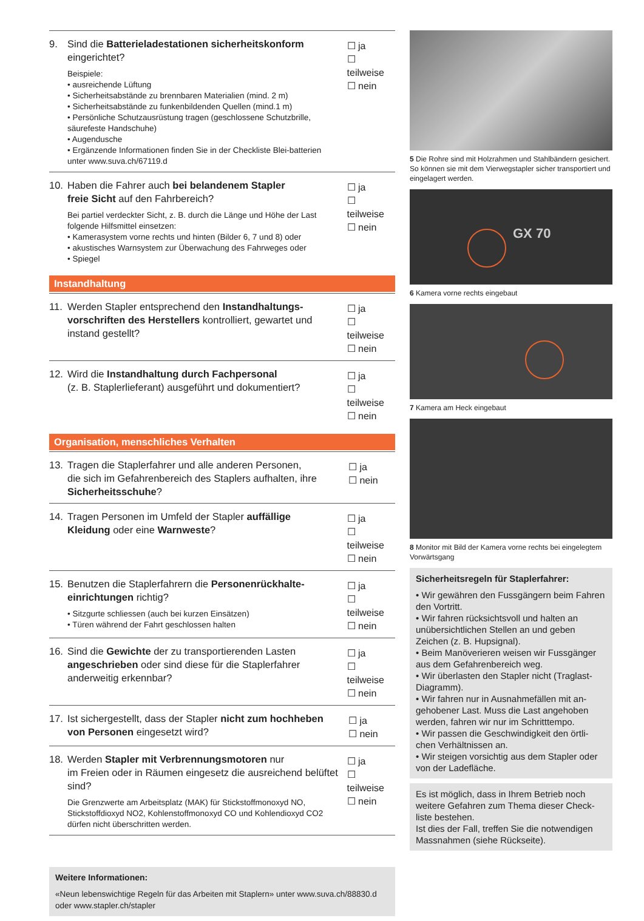9. Sind die Batterieladestationen sicherheitskonform
eingerichtet?
Beispiele:
• ausreichende Lüftung
• Sicherheitsabstände zu brennbaren Materialien (mind. 2 m)
• Sicherheitsabstände zu funkenbildenden Quellen (mind.1 m)
• Persönliche Schutzausrüstung tragen (geschlossene Schutzbrille, säurefeste Handschuhe)
• Augendusche
• Ergänzende Informationen finden Sie in der Checkliste Blei-batterien unter www.suva.ch/67119.d
☐ ja
☐ teilweise
☐ nein
10. Haben die Fahrer auch bei belandenem Stapler
freie Sicht auf den Fahrbereich?
Bei partiel verdeckter Sicht, z. B. durch die Länge und Höhe der Last folgende Hilfsmittel einsetzen:
• Kamerasystem vorne rechts und hinten (Bilder 6, 7 und 8) oder
• akustisches Warnsystem zur Überwachung des Fahrweges oder
• Spiegel
☐ ja
☐ teilweise
☐ nein
Instandhaltung
11. Werden Stapler entsprechend den Instandhaltungs-
vorschriften des Herstellers kontrolliert, gewartet und instand gestellt?
☐ ja
☐ teilweise
☐ nein
12. Wird die Instandhaltung durch Fachpersonal
(z. B. Staplerlieferant) ausgeführt und dokumentiert?
☐ ja
☐ teilweise
☐ nein
Organisation, menschliches Verhalten
13. Tragen die Staplerfahrer und alle anderen Personen,
die sich im Gefahrenbereich des Staplers aufhalten, ihre Sicherheitsschuhe?
☐ ja
☐ nein
14. Tragen Personen im Umfeld der Stapler auffällige
Kleidung oder eine Warnweste?
☐ ja
☐ teilweise
☐ nein
15. Benutzen die Staplerfahrern die Personenrückhalte-
einrichtungen richtig?
• Sitzgurte schliessen (auch bei kurzen Einsätzen)
• Türen während der Fahrt geschlossen halten
☐ ja
☐ teilweise
☐ nein
16. Sind die Gewichte der zu transportierenden Lasten
angeschrieben oder sind diese für die Staplerfahrer anderweitig erkennbar?
☐ ja
☐ teilweise
☐ nein
17. Ist sichergestellt, dass der Stapler nicht zum hochheben
von Personen eingesetzt wird?
☐ ja
☐ nein
18. Werden Stapler mit Verbrennungsmotoren nur
im Freien oder in Räumen eingesetz die ausreichend belüftet sind?
Die Grenzwerte am Arbeitsplatz (MAK) für Stickstoffmonoxyd NO, Stickstoffdioxyd NO2, Kohlenstoffmonoxyd CO und Kohlendioxyd CO2 dürfen nicht überschritten werden.
☐ ja
☐ teilweise
☐ nein
Weitere Informationen:
«Neun lebenswichtige Regeln für das Arbeiten mit Staplern» unter www.suva.ch/88830.d oder www.stapler.ch/stapler
5 Die Rohre sind mit Holzrahmen und Stahlbändern gesichert. So können sie mit dem Vierwegstapler sicher transportiert und eingelagert werden.
GX 70
6 Kamera vorne rechts eingebaut
7 Kamera am Heck eingebaut
8 Monitor mit Bild der Kamera vorne rechts bei eingelegtem Vorwärtsgang
Sicherheitsregeln für Staplerfahrer:
• Wir gewähren den Fussgängern beim Fahren den Vortritt.
• Wir fahren rücksichtsvoll und halten an unübersichtlichen Stellen an und geben Zeichen (z. B. Hupsignal).
• Beim Manöverieren weisen wir Fussgänger aus dem Gefahrenbereich weg.
• Wir überlasten den Stapler nicht (Traglast-Diagramm).
• Wir fahren nur in Ausnahmefällen mit an-gehobener Last. Muss die Last angehoben werden, fahren wir nur im Schritttempo.
• Wir passen die Geschwindigkeit den örtli-chen Verhältnissen an.
• Wir steigen vorsichtig aus dem Stapler oder von der Ladefläche.
Es ist möglich, dass in Ihrem Betrieb noch weitere Gefahren zum Thema dieser Check-liste bestehen.
Ist dies der Fall, treffen Sie die notwendigen Massnahmen (siehe Rückseite).